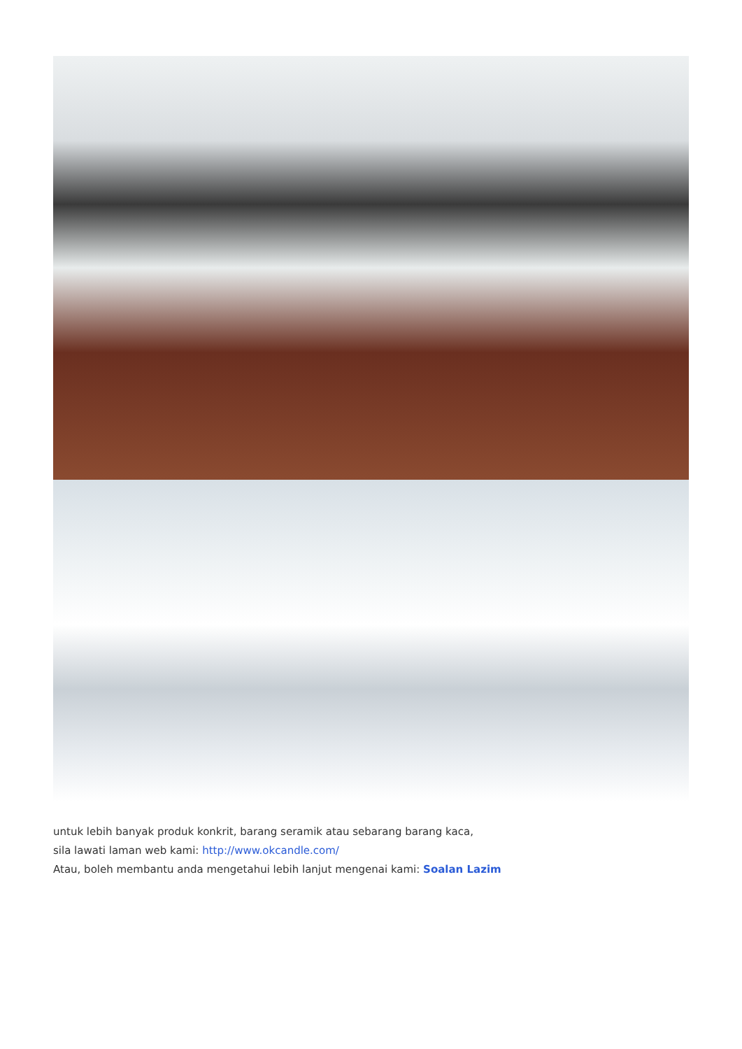untuk lebih banyak produk konkrit, barang seramik atau sebarang barang kaca,
sila lawati laman web kami: http://www.okcandle.com/
Atau, boleh membantu anda mengetahui lebih lanjut mengenai kami: Soalan Lazim